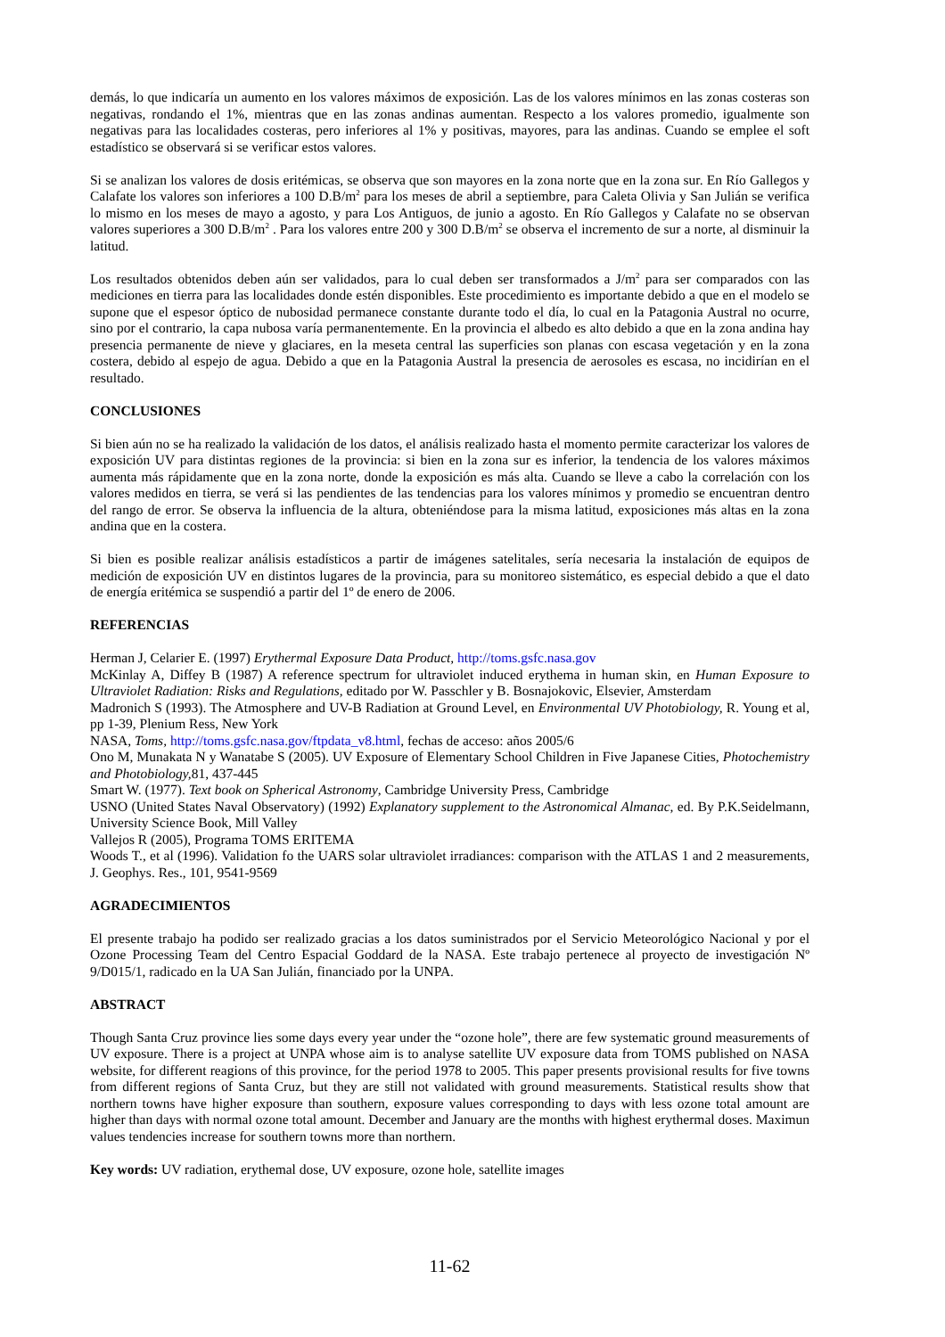demás, lo que indicaría un aumento en los valores máximos de exposición. Las de los valores mínimos en las zonas costeras son negativas, rondando el 1%, mientras que en las zonas andinas aumentan. Respecto a los valores promedio, igualmente son negativas para las localidades costeras, pero inferiores al 1% y positivas, mayores, para las andinas. Cuando se emplee el soft estadístico se observará si se verificar estos valores.
Si se analizan los valores de dosis eritémicas, se observa que son mayores en la zona norte que en la zona sur. En Río Gallegos y Calafate los valores son inferiores a 100 D.B/m<sup>2</sup> para los meses de abril a septiembre, para Caleta Olivia y San Julián se verifica lo mismo en los meses de mayo a agosto, y para Los Antiguos, de junio a agosto. En Río Gallegos y Calafate no se observan valores superiores a 300 D.B/m<sup>2</sup> . Para los valores entre 200 y 300 D.B/m<sup>2</sup> se observa el incremento de sur a norte, al disminuir la latitud.
Los resultados obtenidos deben aún ser validados, para lo cual deben ser transformados a J/m<sup>2</sup> para ser comparados con las mediciones en tierra para las localidades donde estén disponibles. Este procedimiento es importante debido a que en el modelo se supone que el espesor óptico de nubosidad permanece constante durante todo el día, lo cual en la Patagonia Austral no ocurre, sino por el contrario, la capa nubosa varía permanentemente. En la provincia el albedo es alto debido a que en la zona andina hay presencia permanente de nieve y glaciares, en la meseta central las superficies son planas con escasa vegetación y en la zona costera, debido al espejo de agua. Debido a que en la Patagonia Austral la presencia de aerosoles es escasa, no incidirían en el resultado.
CONCLUSIONES
Si bien aún no se ha realizado la validación de los datos, el análisis realizado hasta el momento permite caracterizar los valores de exposición UV para distintas regiones de la provincia: si bien en la zona sur es inferior, la tendencia de los valores máximos aumenta más rápidamente que en la zona norte, donde la exposición es más alta. Cuando se lleve a cabo la correlación con los valores medidos en tierra, se verá si las pendientes de las tendencias para los valores mínimos y promedio se encuentran dentro del rango de error. Se observa la influencia de la altura, obteniéndose para la misma latitud, exposiciones más altas en la zona andina que en la costera.
Si bien es posible realizar análisis estadísticos a partir de imágenes satelitales, sería necesaria la instalación de equipos de medición de exposición UV en distintos lugares de la provincia, para su monitoreo sistemático, es especial debido a que el dato de energía eritémica se suspendió a partir del 1º de enero de 2006.
REFERENCIAS
Herman J, Celarier E. (1997) Erythermal Exposure Data Product, http://toms.gsfc.nasa.gov
McKinlay A, Diffey B (1987) A reference spectrum for ultraviolet induced erythema in human skin, en Human Exposure to Ultraviolet Radiation: Risks and Regulations, editado por W. Passchler y B. Bosnajokovic, Elsevier, Amsterdam
Madronich S (1993). The Atmosphere and UV-B Radiation at Ground Level, en Environmental UV Photobiology, R. Young et al, pp 1-39, Plenium Ress, New York
NASA, Toms, http://toms.gsfc.nasa.gov/ftpdata_v8.html, fechas de acceso: años 2005/6
Ono M, Munakata N y Wanatabe S (2005). UV Exposure of Elementary School Children in Five Japanese Cities, Photochemistry and Photobiology, 81, 437-445
Smart W. (1977). Text book on Spherical Astronomy, Cambridge University Press, Cambridge
USNO (United States Naval Observatory) (1992) Explanatory supplement to the Astronomical Almanac, ed. By P.K.Seidelmann, University Science Book, Mill Valley
Vallejos R (2005), Programa TOMS ERITEMA
Woods T., et al (1996). Validation fo the UARS solar ultraviolet irradiances: comparison with the ATLAS 1 and 2 measurements, J. Geophys. Res., 101, 9541-9569
AGRADECIMIENTOS
El presente trabajo ha podido ser realizado gracias a los datos suministrados por el Servicio Meteorológico Nacional y por el Ozone Processing Team del Centro Espacial Goddard de la NASA. Este trabajo pertenece al proyecto de investigación Nº 9/D015/1, radicado en la UA San Julián, financiado por la UNPA.
ABSTRACT
Though Santa Cruz province lies some days every year under the “ozone hole”, there are few systematic ground measurements of UV exposure. There is a project at UNPA whose aim is to analyse satellite UV exposure data from TOMS published on NASA website, for different reagions of this province, for the period 1978 to 2005. This paper presents provisional results for five towns from different regions of Santa Cruz, but they are still not validated with ground measurements. Statistical results show that northern towns have higher exposure than southern, exposure values corresponding to days with less ozone total amount are higher than days with normal ozone total amount. December and January are the months with highest erythermal doses. Maximun values tendencies increase for southern towns more than northern.
Key words: UV radiation, erythemal dose, UV exposure, ozone hole, satellite images
11-62